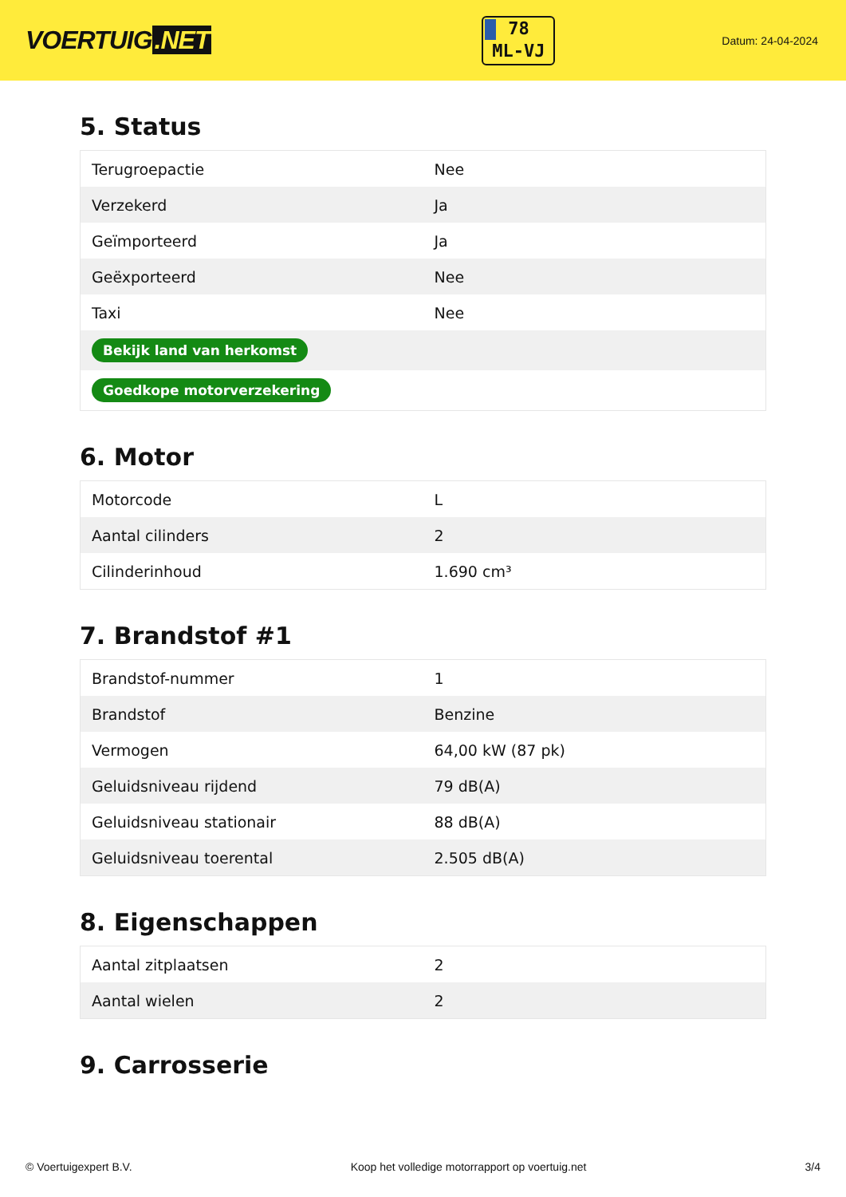VOERTUIG.NET
78
ML-VJ
Datum: 24-04-2024
5. Status
| Terugroepactie | Nee |
| Verzekerd | Ja |
| Geïmporteerd | Ja |
| Geëxporteerd | Nee |
| Taxi | Nee |
| Bekijk land van herkomst | |
| Goedkope motorverzekering | |
6. Motor
| Motorcode | L |
| Aantal cilinders | 2 |
| Cilinderinhoud | 1.690 cm³ |
7. Brandstof #1
| Brandstof-nummer | 1 |
| Brandstof | Benzine |
| Vermogen | 64,00 kW (87 pk) |
| Geluidsniveau rijdend | 79 dB(A) |
| Geluidsniveau stationair | 88 dB(A) |
| Geluidsniveau toerental | 2.505 dB(A) |
8. Eigenschappen
| Aantal zitplaatsen | 2 |
| Aantal wielen | 2 |
9. Carrosserie
© Voertuigexpert B.V. Koop het volledige motorrapport op voertuig.net 3/4